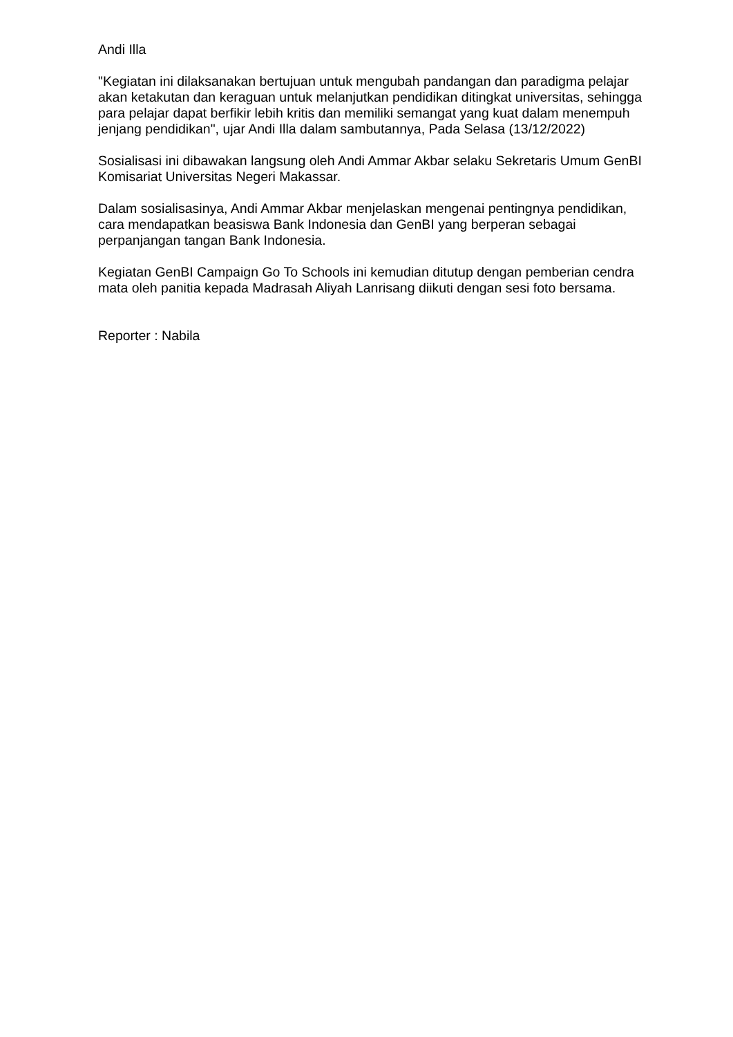Andi Illa
"Kegiatan ini dilaksanakan bertujuan untuk mengubah pandangan dan paradigma pelajar akan ketakutan dan keraguan untuk melanjutkan pendidikan ditingkat universitas, sehingga para pelajar dapat berfikir lebih kritis dan memiliki semangat yang kuat dalam menempuh jenjang pendidikan", ujar Andi Illa dalam sambutannya, Pada Selasa (13/12/2022)
Sosialisasi ini dibawakan langsung oleh Andi Ammar Akbar selaku Sekretaris Umum GenBI Komisariat Universitas Negeri Makassar.
Dalam sosialisasinya, Andi Ammar Akbar menjelaskan mengenai pentingnya pendidikan, cara mendapatkan beasiswa Bank Indonesia dan GenBI yang berperan sebagai perpanjangan tangan Bank Indonesia.
Kegiatan GenBI Campaign Go To Schools ini kemudian ditutup dengan pemberian cendra mata oleh panitia kepada Madrasah Aliyah Lanrisang diikuti dengan sesi foto bersama.
Reporter : Nabila